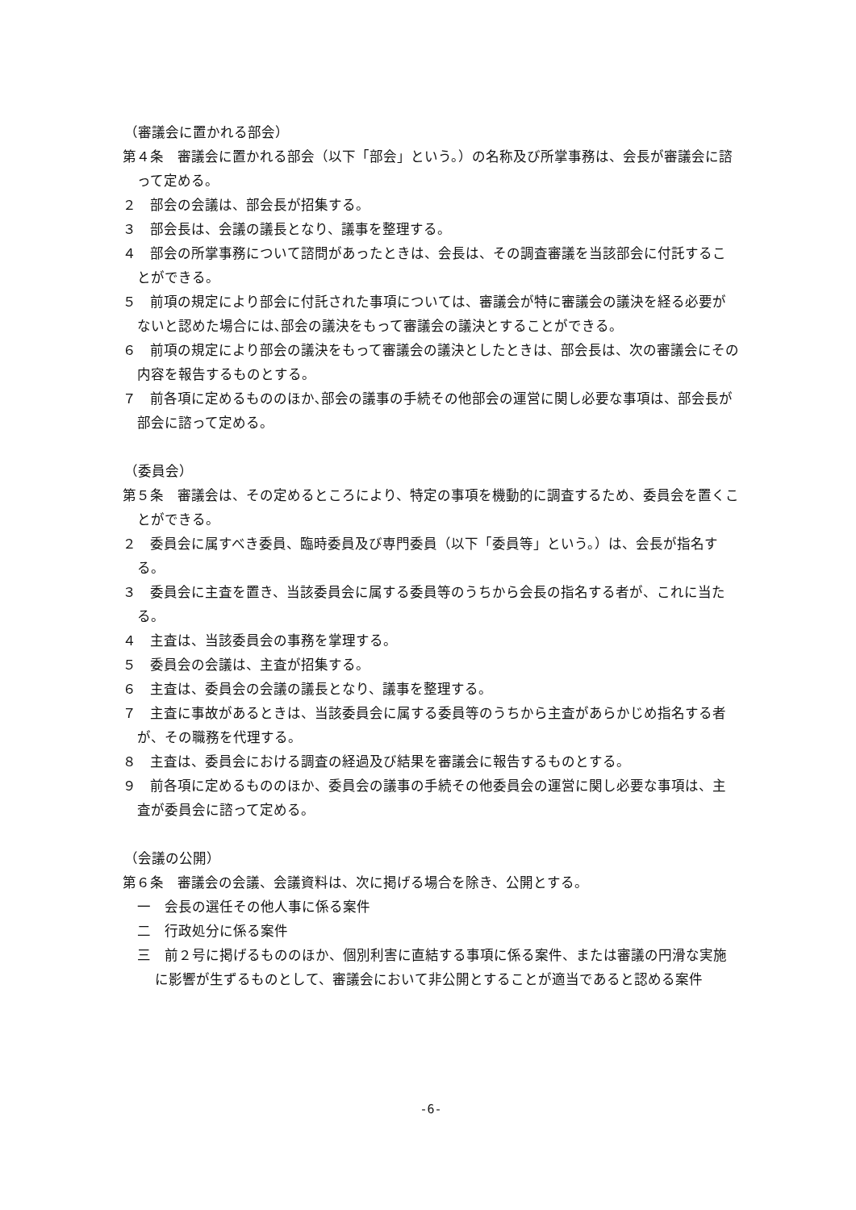（審議会に置かれる部会）
第４条　審議会に置かれる部会（以下「部会」という。）の名称及び所掌事務は、会長が審議会に諮って定める。
２　部会の会議は、部会長が招集する。
３　部会長は、会議の議長となり、議事を整理する。
４　部会の所掌事務について諮問があったときは、会長は、その調査審議を当該部会に付託することができる。
５　前項の規定により部会に付託された事項については、審議会が特に審議会の議決を経る必要がないと認めた場合には､部会の議決をもって審議会の議決とすることができる。
６　前項の規定により部会の議決をもって審議会の議決としたときは、部会長は、次の審議会にその内容を報告するものとする。
７　前各項に定めるもののほか､部会の議事の手続その他部会の運営に関し必要な事項は、部会長が部会に諮って定める。
（委員会）
第５条　審議会は、その定めるところにより、特定の事項を機動的に調査するため、委員会を置くことができる。
２　委員会に属すべき委員、臨時委員及び専門委員（以下「委員等」という。）は、会長が指名する。
３　委員会に主査を置き、当該委員会に属する委員等のうちから会長の指名する者が、これに当たる。
４　主査は、当該委員会の事務を掌理する。
５　委員会の会議は、主査が招集する。
６　主査は、委員会の会議の議長となり、議事を整理する。
７　主査に事故があるときは、当該委員会に属する委員等のうちから主査があらかじめ指名する者が、その職務を代理する。
８　主査は、委員会における調査の経過及び結果を審議会に報告するものとする。
９　前各項に定めるもののほか、委員会の議事の手続その他委員会の運営に関し必要な事項は、主査が委員会に諮って定める。
（会議の公開）
第６条　審議会の会議、会議資料は、次に掲げる場合を除き、公開とする。
一　会長の選任その他人事に係る案件
二　行政処分に係る案件
三　前２号に掲げるもののほか、個別利害に直結する事項に係る案件、または審議の円滑な実施に影響が生ずるものとして、審議会において非公開とすることが適当であると認める案件
-6-